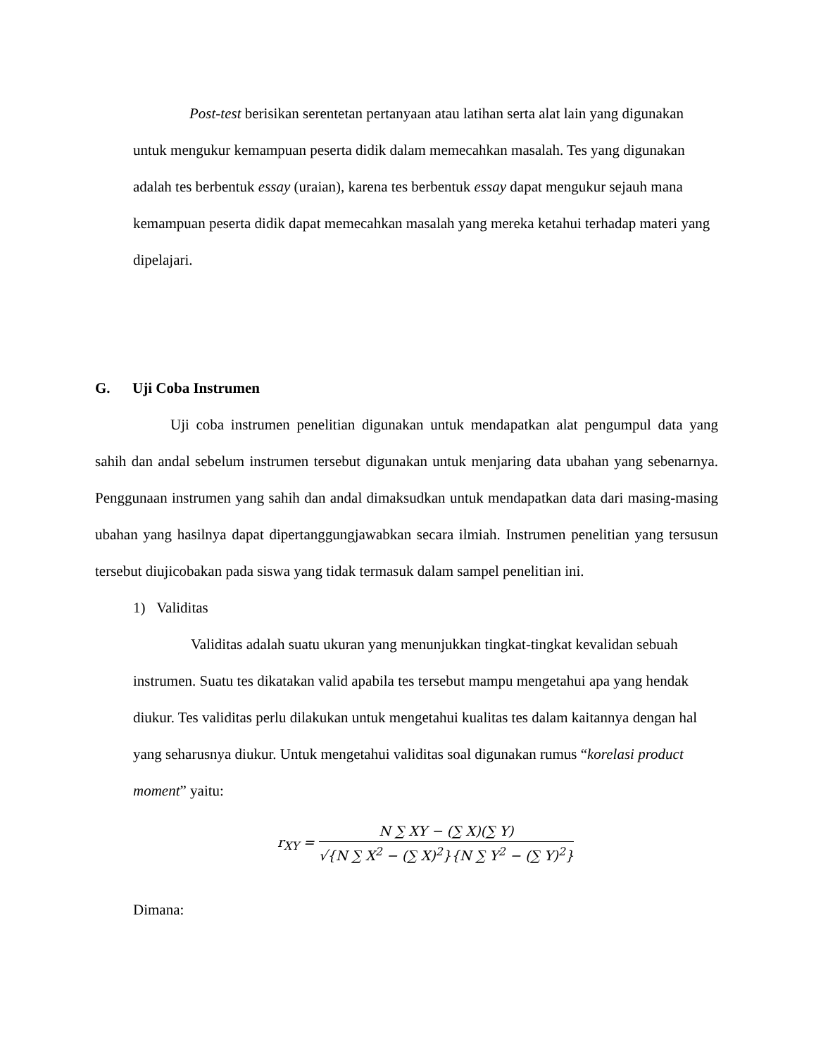Post-test berisikan serentetan pertanyaan atau latihan serta alat lain yang digunakan untuk mengukur kemampuan peserta didik dalam memecahkan masalah. Tes yang digunakan adalah tes berbentuk essay (uraian), karena tes berbentuk essay dapat mengukur sejauh mana kemampuan peserta didik dapat memecahkan masalah yang mereka ketahui terhadap materi yang dipelajari.
G. Uji Coba Instrumen
Uji coba instrumen penelitian digunakan untuk mendapatkan alat pengumpul data yang sahih dan andal sebelum instrumen tersebut digunakan untuk menjaring data ubahan yang sebenarnya. Penggunaan instrumen yang sahih dan andal dimaksudkan untuk mendapatkan data dari masing-masing ubahan yang hasilnya dapat dipertanggungjawabkan secara ilmiah. Instrumen penelitian yang tersusun tersebut diujicobakan pada siswa yang tidak termasuk dalam sampel penelitian ini.
1) Validitas
Validitas adalah suatu ukuran yang menunjukkan tingkat-tingkat kevalidan sebuah instrumen. Suatu tes dikatakan valid apabila tes tersebut mampu mengetahui apa yang hendak diukur. Tes validitas perlu dilakukan untuk mengetahui kualitas tes dalam kaitannya dengan hal yang seharusnya diukur. Untuk mengetahui validitas soal digunakan rumus “korelasi product moment” yaitu:
r<sub>XY</sub> =
N ∑ XY − (∑ X)(∑ Y)
√{N ∑ X<sup>2</sup> − (∑ X)<sup>2</sup>}{N ∑ Y<sup>2</sup> − (∑ Y)<sup>2</sup>}
Dimana: